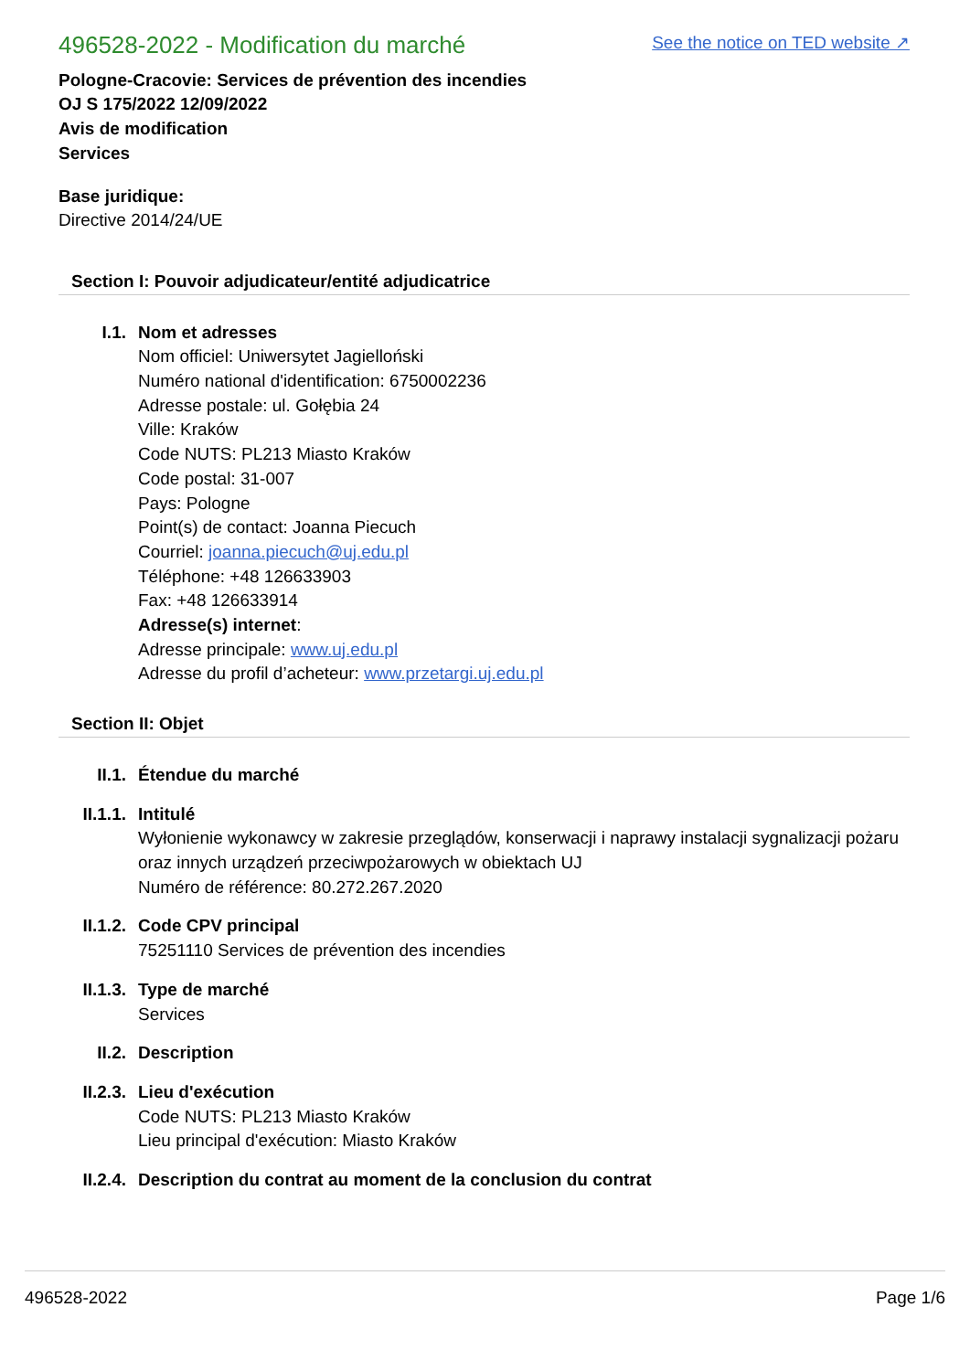496528-2022 - Modification du marché
See the notice on TED website ↗
Pologne-Cracovie: Services de prévention des incendies
OJ S 175/2022 12/09/2022
Avis de modification
Services
Base juridique:
Directive 2014/24/UE
Section I: Pouvoir adjudicateur/entité adjudicatrice
I.1. Nom et adresses
Nom officiel: Uniwersytet Jagielloński
Numéro national d'identification: 6750002236
Adresse postale: ul. Gołębia 24
Ville: Kraków
Code NUTS: PL213 Miasto Kraków
Code postal: 31-007
Pays: Pologne
Point(s) de contact: Joanna Piecuch
Courriel: joanna.piecuch@uj.edu.pl
Téléphone: +48 126633903
Fax: +48 126633914
Adresse(s) internet:
Adresse principale: www.uj.edu.pl
Adresse du profil d’acheteur: www.przetargi.uj.edu.pl
Section II: Objet
II.1. Étendue du marché
II.1.1.
Intitulé
Wyłonienie wykonawcy w zakresie przeglądów, konserwacji i naprawy instalacji sygnalizacji pożaru oraz innych urządzeń przeciwpożarowych w obiektach UJ
Numéro de référence: 80.272.267.2020
II.1.2.
Code CPV principal
75251110 Services de prévention des incendies
II.1.3.
Type de marché
Services
II.2. Description
II.2.3.
Lieu d'exécution
Code NUTS: PL213 Miasto Kraków
Lieu principal d'exécution: Miasto Kraków
II.2.4.
Description du contrat au moment de la conclusion du contrat
496528-2022 Page 1/6